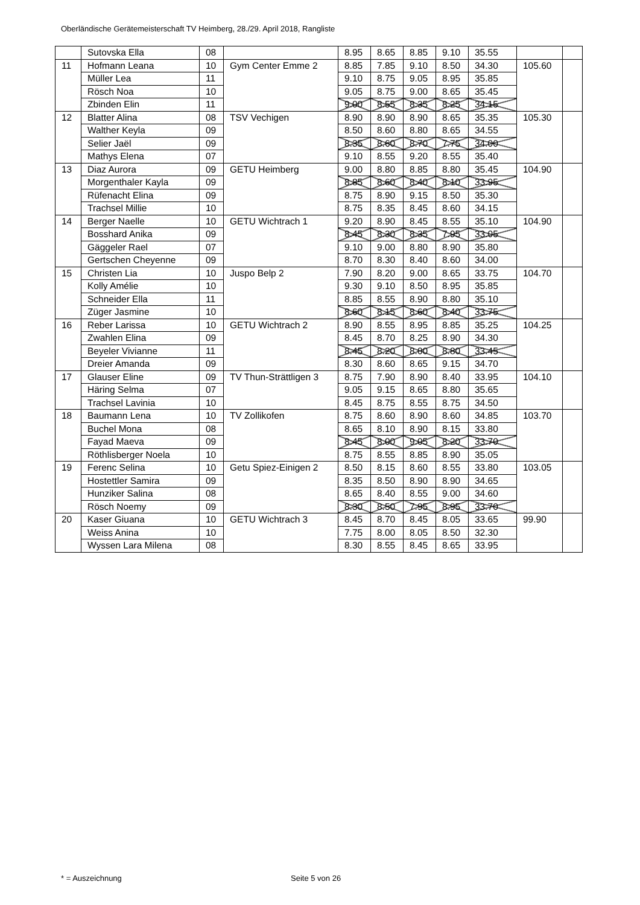Oberländische Gerätemeisterschaft TV Heimberg, 28./29. April 2018, Rangliste
| | Sutovska Ella | 08 | | 8.95 | 8.65 | 8.85 | 9.10 | 35.55 | | |
| 11 | Hofmann Leana | 10 | Gym Center Emme 2 | 8.85 | 7.85 | 9.10 | 8.50 | 34.30 | 105.60 | |
| | Müller Lea | 11 | | 9.10 | 8.75 | 9.05 | 8.95 | 35.85 | | |
| | Rösch Noa | 10 | | 9.05 | 8.75 | 9.00 | 8.65 | 35.45 | | |
| | Zbinden Elin | 11 | | 9.00 | 8.55 | 8.35 | 8.25 | 34.15 | | |
| 12 | Blatter Alina | 08 | TSV Vechigen | 8.90 | 8.90 | 8.90 | 8.65 | 35.35 | 105.30 | |
| | Walther Keyla | 09 | | 8.50 | 8.60 | 8.80 | 8.65 | 34.55 | | |
| | Selier Jaël | 09 | | 8.35 | 8.60 | 8.70 | 7.75 | 34.00 | | |
| | Mathys Elena | 07 | | 9.10 | 8.55 | 9.20 | 8.55 | 35.40 | | |
| 13 | Diaz Aurora | 09 | GETU Heimberg | 9.00 | 8.80 | 8.85 | 8.80 | 35.45 | 104.90 | |
| | Morgenthaler Kayla | 09 | | 8.85 | 8.60 | 8.40 | 8.10 | 33.95 | | |
| | Rüfenacht Elina | 09 | | 8.75 | 8.90 | 9.15 | 8.50 | 35.30 | | |
| | Trachsel Millie | 10 | | 8.75 | 8.35 | 8.45 | 8.60 | 34.15 | | |
| 14 | Berger Naelle | 10 | GETU Wichtrach 1 | 9.20 | 8.90 | 8.45 | 8.55 | 35.10 | 104.90 | |
| | Bosshard Anika | 09 | | 8.45 | 8.30 | 8.35 | 7.95 | 33.05 | | |
| | Gäggeler Rael | 07 | | 9.10 | 9.00 | 8.80 | 8.90 | 35.80 | | |
| | Gertschen Cheyenne | 09 | | 8.70 | 8.30 | 8.40 | 8.60 | 34.00 | | |
| 15 | Christen Lia | 10 | Juspo Belp 2 | 7.90 | 8.20 | 9.00 | 8.65 | 33.75 | 104.70 | |
| | Kolly Amélie | 10 | | 9.30 | 9.10 | 8.50 | 8.95 | 35.85 | | |
| | Schneider Ella | 11 | | 8.85 | 8.55 | 8.90 | 8.80 | 35.10 | | |
| | Züger Jasmine | 10 | | 8.60 | 8.15 | 8.60 | 8.40 | 33.75 | | |
| 16 | Reber Larissa | 10 | GETU Wichtrach 2 | 8.90 | 8.55 | 8.95 | 8.85 | 35.25 | 104.25 | |
| | Zwahlen Elina | 09 | | 8.45 | 8.70 | 8.25 | 8.90 | 34.30 | | |
| | Beyeler Vivianne | 11 | | 8.45 | 8.20 | 8.00 | 8.80 | 33.45 | | |
| | Dreier Amanda | 09 | | 8.30 | 8.60 | 8.65 | 9.15 | 34.70 | | |
| 17 | Glauser Eline | 09 | TV Thun-Strättligen 3 | 8.75 | 7.90 | 8.90 | 8.40 | 33.95 | 104.10 | |
| | Häring Selma | 07 | | 9.05 | 9.15 | 8.65 | 8.80 | 35.65 | | |
| | Trachsel Lavinia | 10 | | 8.45 | 8.75 | 8.55 | 8.75 | 34.50 | | |
| 18 | Baumann Lena | 10 | TV Zollikofen | 8.75 | 8.60 | 8.90 | 8.60 | 34.85 | 103.70 | |
| | Buchel Mona | 08 | | 8.65 | 8.10 | 8.90 | 8.15 | 33.80 | | |
| | Fayad Maeva | 09 | | 8.45 | 8.00 | 9.05 | 8.20 | 33.70 | | |
| | Röthlisberger Noela | 10 | | 8.75 | 8.55 | 8.85 | 8.90 | 35.05 | | |
| 19 | Ferenc Selina | 10 | Getu Spiez-Einigen 2 | 8.50 | 8.15 | 8.60 | 8.55 | 33.80 | 103.05 | |
| | Hostettler Samira | 09 | | 8.35 | 8.50 | 8.90 | 8.90 | 34.65 | | |
| | Hunziker Salina | 08 | | 8.65 | 8.40 | 8.55 | 9.00 | 34.60 | | |
| | Rösch Noemy | 09 | | 8.30 | 8.50 | 7.95 | 8.95 | 33.70 | | |
| 20 | Kaser Giuana | 10 | GETU Wichtrach 3 | 8.45 | 8.70 | 8.45 | 8.05 | 33.65 | 99.90 | |
| | Weiss Anina | 10 | | 7.75 | 8.00 | 8.05 | 8.50 | 32.30 | | |
| | Wyssen Lara Milena | 08 | | 8.30 | 8.55 | 8.45 | 8.65 | 33.95 | | |
* = Auszeichnung Seite 5 von 26